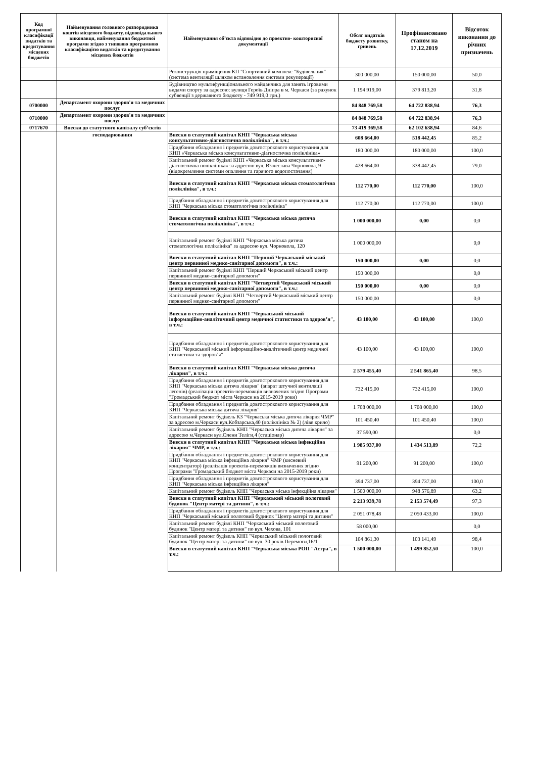| Код програмної класифікації видатків та кредитування місцевих бюджетів | Найменування головного розпорядника коштів місцевого бюджету, відповідального виконавця, найменування бюджетної програми згідно з типовою програмною класифікацією видатків та кредитування місцевих бюджетів | Найменування об’єкта відповідно до проектно- кошторисної документації | Обсяг видатків бюджету розвитку, гривень | Профінансовано станом на 17.12.2019 | Відсоток виконання до річних призначень |
| --- | --- | --- | --- | --- | --- |
| | | Реконструкція приміщення КП "Спортивний комплекс "Будівельник" (система вентиляції шляхом встановлення системи рекуперації) | 300 000,00 | 150 000,00 | 50,0 |
| | | Будівництво мультифункціонального майданчика для занять ігровими видами спорту за адресою: вулиця Героїв Дніпра в м. Черкаси (за рахунок субвенції з державного бюджету - 749 919,0 грн.) | 1 194 919,00 | 379 813,20 | 31,8 |
| 0700000 | Департамент охорони здоров'я та медичних послуг | | 84 848 769,58 | 64 722 838,94 | 76,3 |
| 0710000 | Департамент охорони здоров'я та медичних послуг | | 84 848 769,58 | 64 722 838,94 | 76,3 |
| 0717670 | Внески до статутного капіталу суб’єктів | | 73 419 369,58 | 62 102 638,94 | 84,6 |
| | господарювання | Внески в статутний капітал КНП "Черкаська міська консультативно-діагностична поліклініка", в т.ч.: | 608 664,00 | 518 442,45 | 85,2 |
| | | Придбання обладнання і предметів довгострокового користування для КНП «Черкаська міська консультативно-діагностична поліклініка» | 180 000,00 | 180 000,00 | 100,0 |
| | | Капітальний ремонт будівлі КНП «Черкаська міська консультативно-діагностична поліклініка» за адресою вул. В'ячеслава Чорновола, 9 (відокремлення системи опалення та гарячого водопостачання) | 428 664,00 | 338 442,45 | 79,0 |
| | | Внески в статутний капітал КНП "Черкаська міська стоматологічна поліклініка", в т.ч.: | 112 770,00 | 112 770,00 | 100,0 |
| | | Придбання обладнання і предметів довгострокового користування для КНП "Черкаська міська стоматологічна поліклініка" | 112 770,00 | 112 770,00 | 100,0 |
| | | Внески в статутний капітал КНП "Черкаська міська дитяча стоматологічна поліклініка", в т.ч.: | 1 000 000,00 | 0,00 | 0,0 |
| | | Капітальний ремонт будівлі КНП "Черкаська міська дитяча стоматологічна поліклініка" за адресою вул. Чорновола, 120 | 1 000 000,00 | | 0,0 |
| | | Внески в статутний капітал КНП "Перший Черкаський міський центр первинної медико-санітарної допомоги", в т.ч.: | 150 000,00 | 0,00 | 0,0 |
| | | Капітальний ремонт будівлі КНП "Перший Черкаський міський центр первинної медико-санітарної допомоги" | 150 000,00 | | 0,0 |
| | | Внески в статутний капітал КНП "Четвертий Черкаський міський центр первинної медико-санітарної допомоги", в т.ч.: | 150 000,00 | 0,00 | 0,0 |
| | | Капітальний ремонт будівлі КНП "Четвертий Черкаський міський центр первинної медико-санітарної допомоги" | 150 000,00 | | 0,0 |
| | | Внески в статутний капітал КНП "Черкаський міський інформаційно-аналітичний центр медичної статистики та здоров’я", в т.ч.: | 43 100,00 | 43 100,00 | 100,0 |
| | | Придбання обладнання і предметів довгострокового користування для КНП "Черкаський міський інформаційно-аналітичний центр медичної статистики та здоров’я" | 43 100,00 | 43 100,00 | 100,0 |
| | | Внески в статутний капітал КНП "Черкаська міська дитяча лікарня", в т.ч.: | 2 579 455,40 | 2 541 865,40 | 98,5 |
| | | Придбання обладнання і предметів довгострокового користування для КНП "Черкаська міська дитяча лікарня" (апарат штучної вентиляції легенів) (реалізація проектів-переможців визначених згідно Програми "Громадський бюджет міста Черкаси на 2015-2019 роки) | 732 415,00 | 732 415,00 | 100,0 |
| | | Придбання обладнання і предметів довгострокового користування для КНП "Черкаська міська дитяча лікарня" | 1 708 000,00 | 1 708 000,00 | 100,0 |
| | | Капітальний ремонт будівель КЗ "Черкаська міська дитяча лікарня ЧМР" за адресою м.Черкаси вул.Кобзарська,40 (поліклініка № 2) (ліве крило) | 101 450,40 | 101 450,40 | 100,0 |
| | | Капітальний ремонт будівель КНП "Черкаська міська дитяча лікарня" за адресою м.Черкаси вул.Олени Теліги,4 (стаціонар) | 37 590,00 | | 0,0 |
| | | Внески в статутний капітал КНП "Черкаська міська інфекційна лікарня" ЧМР, в т.ч.: | 1 985 937,00 | 1 434 513,89 | 72,2 |
| | | Придбання обладнання і предметів довгострокового користування для КНП "Черкаська міська інфекційна лікарня" ЧМР (кисневий концентратор) (реалізація проектів-переможців визначених згідно Програми "Громадський бюджет міста Черкаси на 2015-2019 роки) | 91 200,00 | 91 200,00 | 100,0 |
| | | Придбання обладнання і предметів довгострокового користування для КНП "Черкаська міська інфекційна лікарня" | 394 737,00 | 394 737,00 | 100,0 |
| | | Капітальний ремонт будівель КНП "Черкаська міська інфекційна лікарня" | 1 500 000,00 | 948 576,89 | 63,2 |
| | | Внески в статутний капітал КНП "Черкаський міський пологовий будинок "Центр матері та дитини", в т.ч.: | 2 213 939,78 | 2 153 574,49 | 97,3 |
| | | Придбання обладнання і предметів довгострокового користування для КНП "Черкаський міський пологовий будинок "Центр матері та дитини" | 2 051 078,48 | 2 050 433,00 | 100,0 |
| | | Капітальний ремонт будівлі КНП "Черкаський міський пологовий будинок "Центр матері та дитини" по вул. Чехова, 101 | 58 000,00 | | 0,0 |
| | | Капітальний ремонт будівель КНП "Черкаський міський пологовий будинок "Центр матері та дитини" по вул. 30 років Перемоги,16/1 | 104 861,30 | 103 141,49 | 98,4 |
| | | Внески в статутний капітал КНП "Черкаська міська РОП "Астра", в т.ч.: | 1 500 000,00 | 1 499 852,50 | 100,0 |